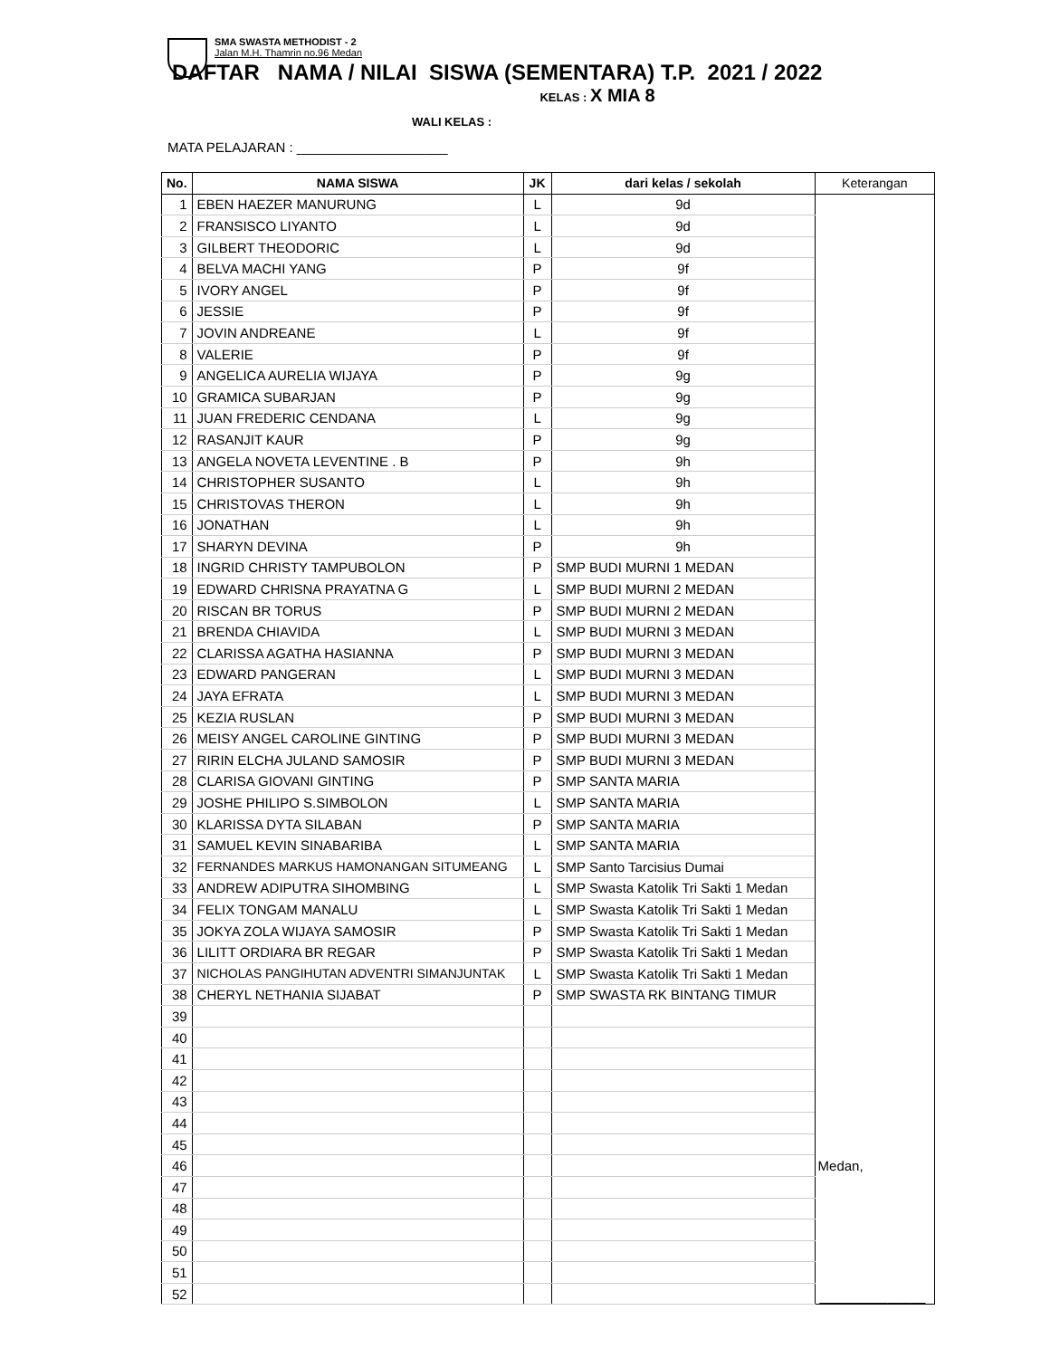SMA SWASTA METHODIST - 2
Jalan M.H. Thamrin no.96 Medan
DAFTAR NAMA / NILAI SISWA (SEMENTARA) T.P. 2021 / 2022
KELAS : X MIA 8
WALI KELAS :
MATA PELAJARAN : ____________________
| No. | NAMA SISWA | JK | dari kelas / sekolah | Keterangan |
| --- | --- | --- | --- | --- |
| 1 | EBEN HAEZER MANURUNG | L | 9d | |
| 2 | FRANSISCO LIYANTO | L | 9d | |
| 3 | GILBERT THEODORIC | L | 9d | |
| 4 | BELVA MACHI YANG | P | 9f | |
| 5 | IVORY ANGEL | P | 9f | |
| 6 | JESSIE | P | 9f | |
| 7 | JOVIN ANDREANE | L | 9f | |
| 8 | VALERIE | P | 9f | |
| 9 | ANGELICA AURELIA WIJAYA | P | 9g | |
| 10 | GRAMICA SUBARJAN | P | 9g | |
| 11 | JUAN FREDERIC CENDANA | L | 9g | |
| 12 | RASANJIT KAUR | P | 9g | |
| 13 | ANGELA NOVETA LEVENTINE . B | P | 9h | |
| 14 | CHRISTOPHER SUSANTO | L | 9h | |
| 15 | CHRISTOVAS THERON | L | 9h | |
| 16 | JONATHAN | L | 9h | |
| 17 | SHARYN DEVINA | P | 9h | |
| 18 | INGRID CHRISTY TAMPUBOLON | P | SMP BUDI MURNI 1 MEDAN | |
| 19 | EDWARD CHRISNA PRAYATNA G | L | SMP BUDI MURNI 2 MEDAN | |
| 20 | RISCAN BR TORUS | P | SMP BUDI MURNI 2 MEDAN | |
| 21 | BRENDA CHIAVIDA | L | SMP BUDI MURNI 3 MEDAN | |
| 22 | CLARISSA AGATHA HASIANNA | P | SMP BUDI MURNI 3 MEDAN | |
| 23 | EDWARD PANGERAN | L | SMP BUDI MURNI 3 MEDAN | |
| 24 | JAYA EFRATA | L | SMP BUDI MURNI 3 MEDAN | |
| 25 | KEZIA RUSLAN | P | SMP BUDI MURNI 3 MEDAN | |
| 26 | MEISY ANGEL CAROLINE GINTING | P | SMP BUDI MURNI 3 MEDAN | |
| 27 | RIRIN ELCHA JULAND SAMOSIR | P | SMP BUDI MURNI 3 MEDAN | |
| 28 | CLARISA GIOVANI GINTING | P | SMP SANTA MARIA | |
| 29 | JOSHE PHILIPO S.SIMBOLON | L | SMP SANTA MARIA | |
| 30 | KLARISSA DYTA SILABAN | P | SMP SANTA MARIA | |
| 31 | SAMUEL KEVIN SINABARIBA | L | SMP SANTA MARIA | |
| 32 | FERNANDES MARKUS HAMONANGAN SITUMEANG | L | SMP Santo Tarcisius Dumai | |
| 33 | ANDREW ADIPUTRA SIHOMBING | L | SMP Swasta Katolik Tri Sakti 1 Medan | |
| 34 | FELIX TONGAM MANALU | L | SMP Swasta Katolik Tri Sakti 1 Medan | |
| 35 | JOKYA ZOLA WIJAYA SAMOSIR | P | SMP Swasta Katolik Tri Sakti 1 Medan | |
| 36 | LILITT ORDIARA BR REGAR | P | SMP Swasta Katolik Tri Sakti 1 Medan | |
| 37 | NICHOLAS PANGIHUTAN ADVENTRI SIMANJUNTAK | L | SMP Swasta Katolik Tri Sakti 1 Medan | |
| 38 | CHERYL NETHANIA SIJABAT | P | SMP SWASTA RK BINTANG TIMUR | |
| 39 | | | | |
| 40 | | | | |
| 41 | | | | |
| 42 | | | | |
| 43 | | | | |
| 44 | | | | |
| 45 | | | | |
| 46 | | | | Medan, |
| 47 | | | | |
| 48 | | | | |
| 49 | | | | |
| 50 | | | | |
| 51 | | | | |
| 52 | | | | ______________ |